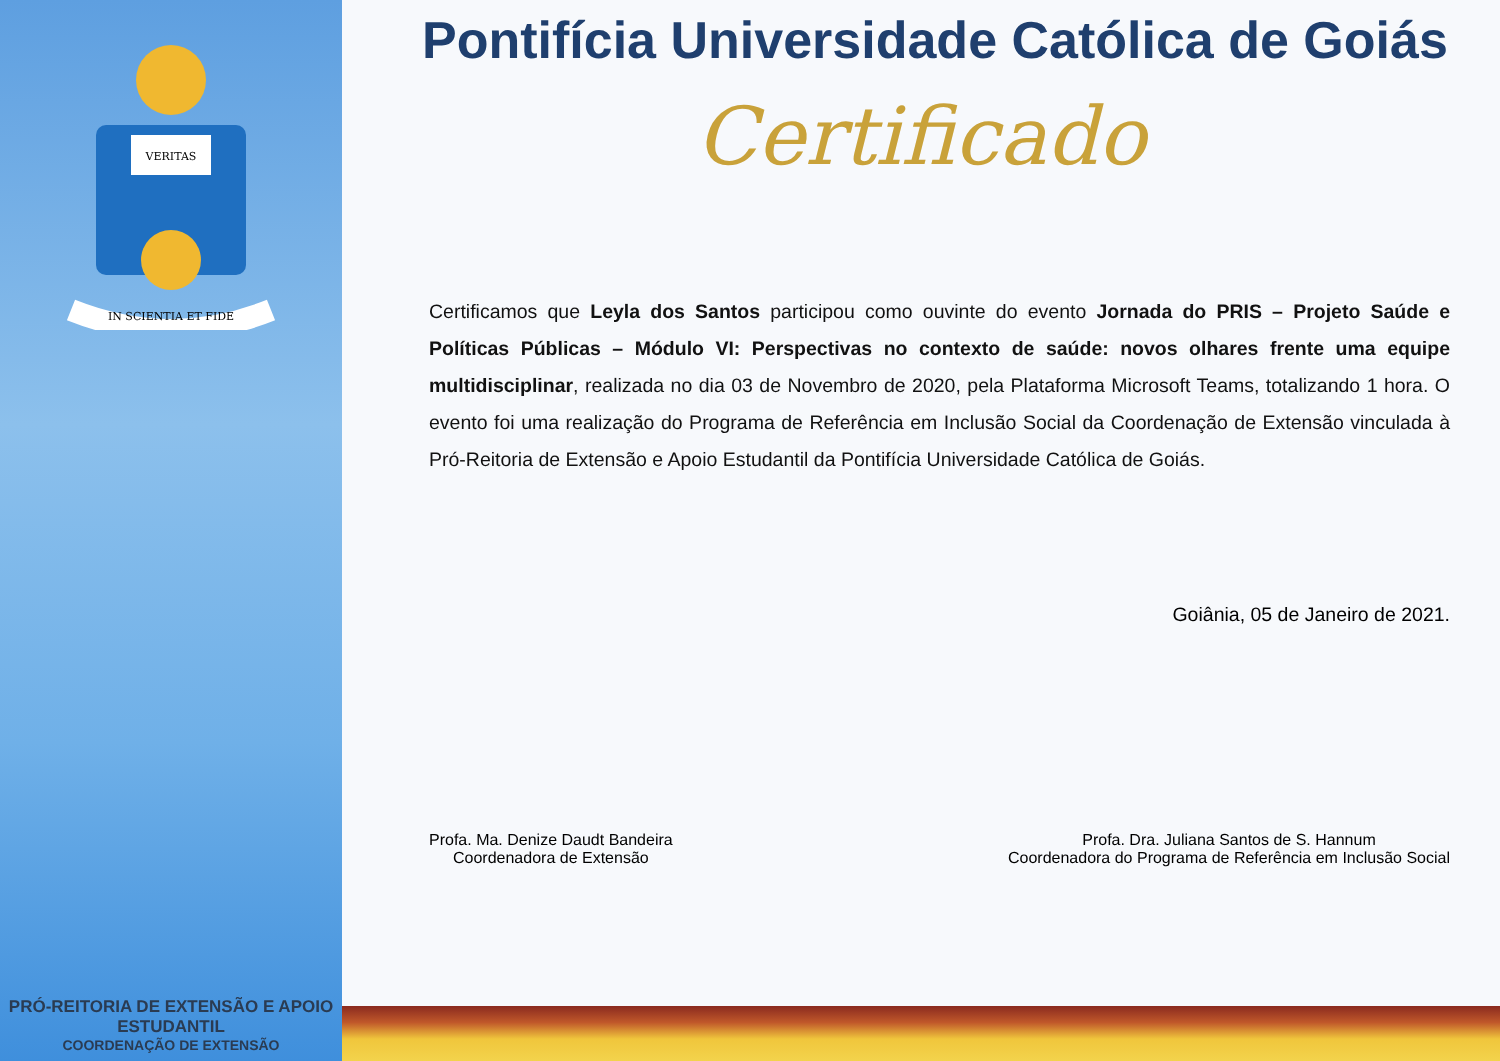VERITAS
IN SCIENTIA ET FIDE
PRÓ-REITORIA DE EXTENSÃO E APOIO ESTUDANTIL
COORDENAÇÃO DE EXTENSÃO
Pontifícia Universidade Católica de Goiás
Certificado
Certificamos que Leyla dos Santos participou como ouvinte do evento Jornada do PRIS – Projeto Saúde e Políticas Públicas – Módulo VI: Perspectivas no contexto de saúde: novos olhares frente uma equipe multidisciplinar, realizada no dia 03 de Novembro de 2020, pela Plataforma Microsoft Teams, totalizando 1 hora. O evento foi uma realização do Programa de Referência em Inclusão Social da Coordenação de Extensão vinculada à Pró-Reitoria de Extensão e Apoio Estudantil da Pontifícia Universidade Católica de Goiás.
Goiânia, 05 de Janeiro de 2021.
Profa. Ma. Denize Daudt Bandeira
Coordenadora de Extensão
Profa. Dra. Juliana Santos de S. Hannum
Coordenadora do Programa de Referência em Inclusão Social